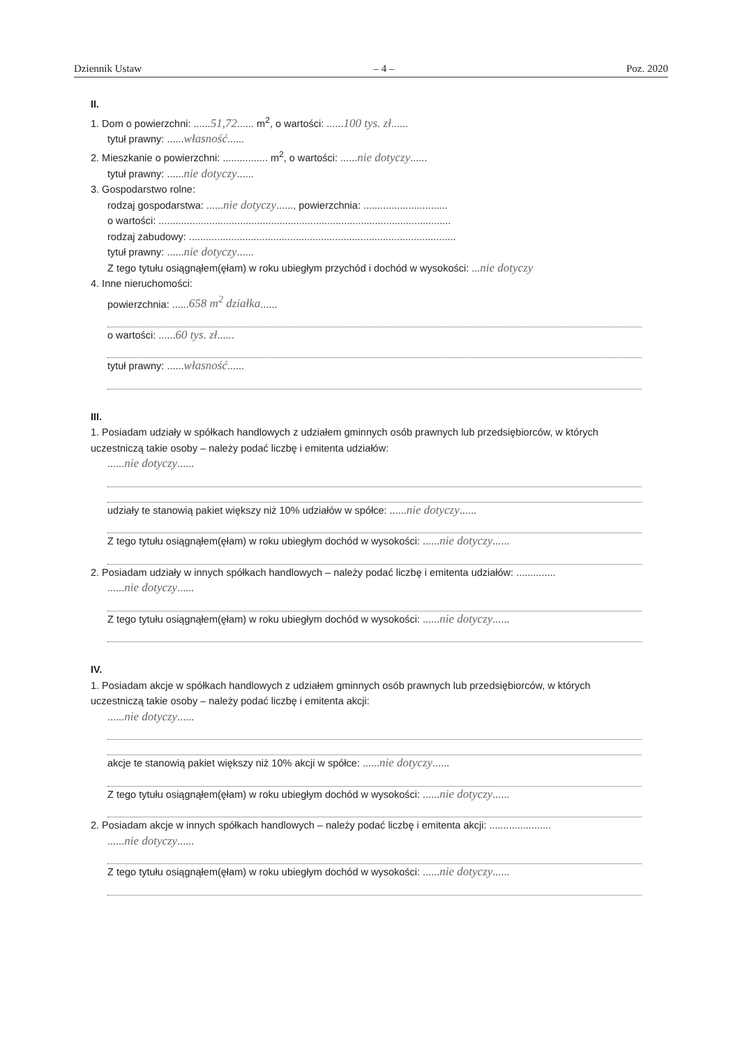Dziennik Ustaw – 4 – Poz. 2020
II.
1. Dom o powierzchni: ......51,72...... m<sup>2</sup>, o wartości: ......100 tys. zł......
tytuł prawny: ......własność......
2. Mieszkanie o powierzchni: ................ m<sup>2</sup>, o wartości: ......nie dotyczy......
tytuł prawny: ......nie dotyczy......
3. Gospodarstwo rolne:
rodzaj gospodarstwa: ......nie dotyczy......, powierzchnia: ..............................
o wartości: ........................................................................................................
rodzaj zabudowy: ...............................................................................................
tytuł prawny: ......nie dotyczy......
Z tego tytułu osiągnąłem(ęłam) w roku ubiegłym przychód i dochód w wysokości: ...nie dotyczy
4. Inne nieruchomości:
powierzchnia: ......658 m<sup>2</sup> działka......
o wartości: ......60 tys. zł......
tytuł prawny: ......własność......
III.
1. Posiadam udziały w spółkach handlowych z udziałem gminnych osób prawnych lub przedsiębiorców, w których uczestniczą takie osoby – należy podać liczbę i emitenta udziałów:
......nie dotyczy......
udziały te stanowią pakiet większy niż 10% udziałów w spółce: ......nie dotyczy......
Z tego tytułu osiągnąłem(ęłam) w roku ubiegłym dochód w wysokości: ......nie dotyczy......
2. Posiadam udziały w innych spółkach handlowych – należy podać liczbę i emitenta udziałów: ..............
......nie dotyczy......
Z tego tytułu osiągnąłem(ęłam) w roku ubiegłym dochód w wysokości: ......nie dotyczy......
IV.
1. Posiadam akcje w spółkach handlowych z udziałem gminnych osób prawnych lub przedsiębiorców, w których uczestniczą takie osoby – należy podać liczbę i emitenta akcji:
......nie dotyczy......
akcje te stanowią pakiet większy niż 10% akcji w spółce: ......nie dotyczy......
Z tego tytułu osiągnąłem(ęłam) w roku ubiegłym dochód w wysokości: ......nie dotyczy......
2. Posiadam akcje w innych spółkach handlowych – należy podać liczbę i emitenta akcji: ......................
......nie dotyczy......
Z tego tytułu osiągnąłem(ęłam) w roku ubiegłym dochód w wysokości: ......nie dotyczy......